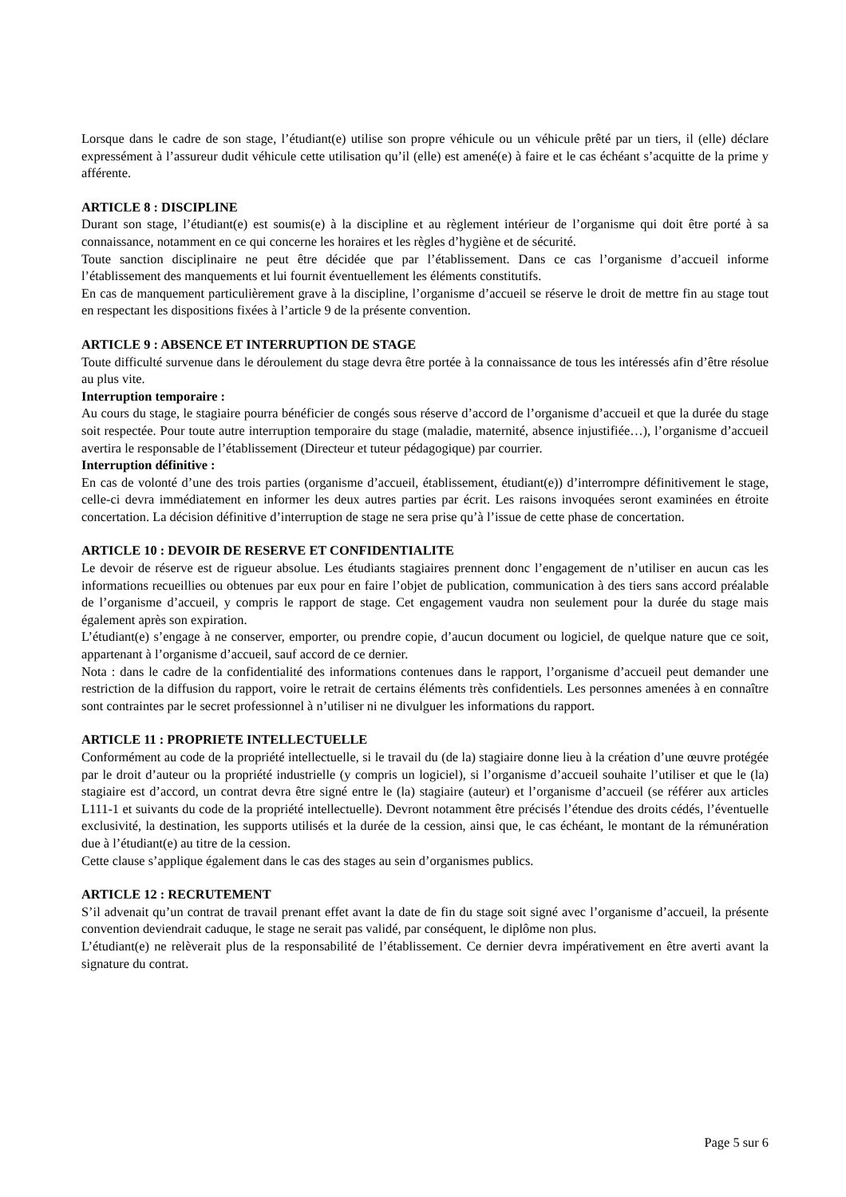Lorsque dans le cadre de son stage, l’étudiant(e) utilise son propre véhicule ou un véhicule prêté par un tiers, il (elle) déclare expressément à l’assureur dudit véhicule cette utilisation qu’il (elle) est amené(e) à faire et le cas échéant s’acquitte de la prime y afférente.
ARTICLE 8 : DISCIPLINE
Durant son stage, l’étudiant(e) est soumis(e) à la discipline et au règlement intérieur de l’organisme qui doit être porté à sa connaissance, notamment en ce qui concerne les horaires et les règles d’hygiène et de sécurité.
Toute sanction disciplinaire ne peut être décidée que par l’établissement. Dans ce cas l’organisme d’accueil informe l’établissement des manquements et lui fournit éventuellement les éléments constitutifs.
En cas de manquement particulièrement grave à la discipline, l’organisme d’accueil se réserve le droit de mettre fin au stage tout en respectant les dispositions fixées à l’article 9 de la présente convention.
ARTICLE 9 : ABSENCE ET INTERRUPTION DE STAGE
Toute difficulté survenue dans le déroulement du stage devra être portée à la connaissance de tous les intéressés afin d’être résolue au plus vite.
Interruption temporaire :
Au cours du stage, le stagiaire pourra bénéficier de congés sous réserve d’accord de l’organisme d’accueil et que la durée du stage soit respectée. Pour toute autre interruption temporaire du stage (maladie, maternité, absence injustifiée…), l’organisme d’accueil avertira le responsable de l’établissement (Directeur et tuteur pédagogique) par courrier.
Interruption définitive :
En cas de volonté d’une des trois parties (organisme d’accueil, établissement, étudiant(e)) d’interrompre définitivement le stage, celle-ci devra immédiatement en informer les deux autres parties par écrit. Les raisons invoquées seront examinées en étroite concertation. La décision définitive d’interruption de stage ne sera prise qu’à l’issue de cette phase de concertation.
ARTICLE 10 : DEVOIR DE RESERVE ET CONFIDENTIALITE
Le devoir de réserve est de rigueur absolue. Les étudiants stagiaires prennent donc l’engagement de n’utiliser en aucun cas les informations recueillies ou obtenues par eux pour en faire l’objet de publication, communication à des tiers sans accord préalable de l’organisme d’accueil, y compris le rapport de stage. Cet engagement vaudra non seulement pour la durée du stage mais également après son expiration.
L’étudiant(e) s’engage à ne conserver, emporter, ou prendre copie, d’aucun document ou logiciel, de quelque nature que ce soit, appartenant à l’organisme d’accueil, sauf accord de ce dernier.
Nota : dans le cadre de la confidentialité des informations contenues dans le rapport, l’organisme d’accueil peut demander une restriction de la diffusion du rapport, voire le retrait de certains éléments très confidentiels. Les personnes amenées à en connaître sont contraintes par le secret professionnel à n’utiliser ni ne divulguer les informations du rapport.
ARTICLE 11 : PROPRIETE INTELLECTUELLE
Conformément au code de la propriété intellectuelle, si le travail du (de la) stagiaire donne lieu à la création d’une œuvre protégée par le droit d’auteur ou la propriété industrielle (y compris un logiciel), si l’organisme d’accueil souhaite l’utiliser et que le (la) stagiaire est d’accord, un contrat devra être signé entre le (la) stagiaire (auteur) et l’organisme d’accueil (se référer aux articles L111-1 et suivants du code de la propriété intellectuelle). Devront notamment être précisés l’étendue des droits cédés, l’éventuelle exclusivité, la destination, les supports utilisés et la durée de la cession, ainsi que, le cas échéant, le montant de la rémunération due à l’étudiant(e) au titre de la cession.
Cette clause s’applique également dans le cas des stages au sein d’organismes publics.
ARTICLE 12 : RECRUTEMENT
S’il advenait qu’un contrat de travail prenant effet avant la date de fin du stage soit signé avec l’organisme d’accueil, la présente convention deviendrait caduque, le stage ne serait pas validé, par conséquent, le diplôme non plus.
L’étudiant(e) ne relèverait plus de la responsabilité de l’établissement. Ce dernier devra impérativement en être averti avant la signature du contrat.
Page 5 sur 6